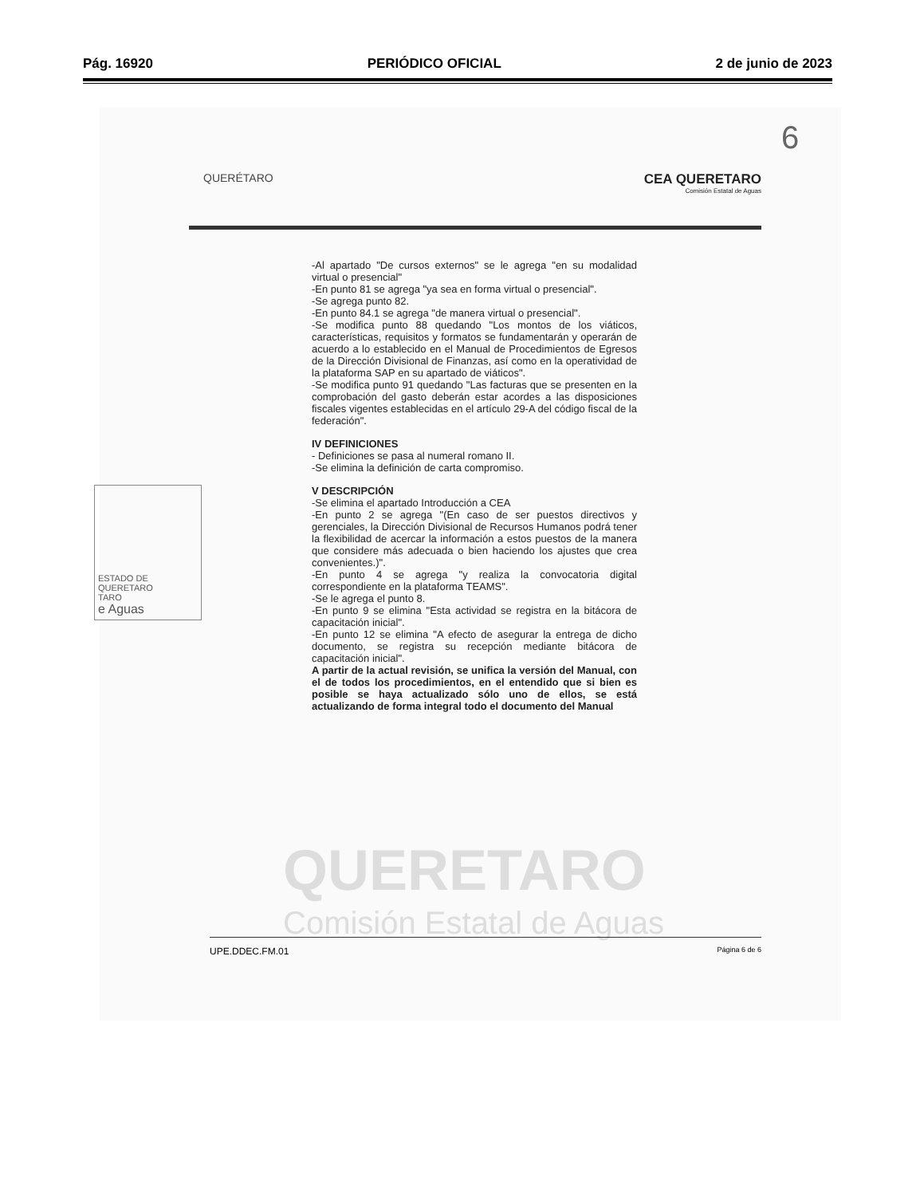Pág. 16920 PERIÓDICO OFICIAL 2 de junio de 2023
6
QUERETARO
Comisión Estatal de Aguas
QUERÉTARO
CEA QUERETARO
Comisión Estatal de Aguas
-Al apartado "De cursos externos" se le agrega "en su modalidad virtual o presencial"
-En punto 81 se agrega "ya sea en forma virtual o presencial".
-Se agrega punto 82.
-En punto 84.1 se agrega "de manera virtual o presencial".
-Se modifica punto 88 quedando "Los montos de los viáticos, características, requisitos y formatos se fundamentarán y operarán de acuerdo a lo establecido en el Manual de Procedimientos de Egresos de la Dirección Divisional de Finanzas, así como en la operatividad de la plataforma SAP en su apartado de viáticos".
-Se modifica punto 91 quedando "Las facturas que se presenten en la comprobación del gasto deberán estar acordes a las disposiciones fiscales vigentes establecidas en el artículo 29-A del código fiscal de la federación".
IV DEFINICIONES
- Definiciones se pasa al numeral romano II.
-Se elimina la definición de carta compromiso.
V DESCRIPCIÓN
-Se elimina el apartado Introducción a CEA
-En punto 2 se agrega "(En caso de ser puestos directivos y gerenciales, la Dirección Divisional de Recursos Humanos podrá tener la flexibilidad de acercar la información a estos puestos de la manera que considere más adecuada o bien haciendo los ajustes que crea convenientes.)".
-En punto 4 se agrega "y realiza la convocatoria digital correspondiente en la plataforma TEAMS".
-Se le agrega el punto 8.
-En punto 9 se elimina "Esta actividad se registra en la bitácora de capacitación inicial".
-En punto 12 se elimina "A efecto de asegurar la entrega de dicho documento, se registra su recepción mediante bitácora de capacitación inicial".
A partir de la actual revisión, se unifica la versión del Manual, con el de todos los procedimientos, en el entendido que si bien es posible se haya actualizado sólo uno de ellos, se está actualizando de forma integral todo el documento del Manual
ESTADO DE QUERETARO
TARO
e Aguas
UPE.DDEC.FM.01 Página 6 de 6